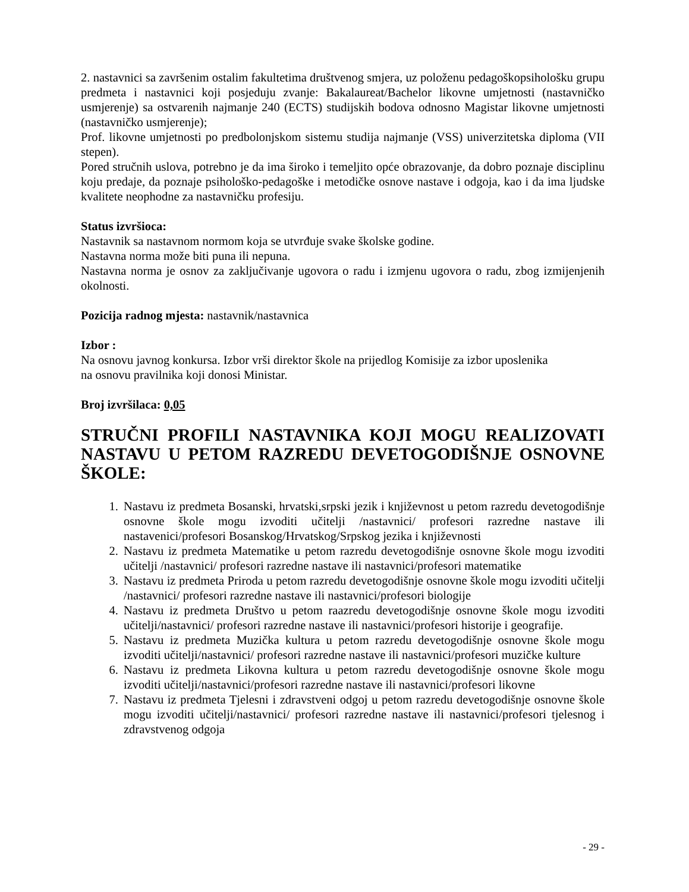2. nastavnici sa završenim ostalim fakultetima društvenog smjera, uz položenu pedagoškopsihološku grupu predmeta i nastavnici koji posjeduju zvanje: Bakalaureat/Bachelor likovne umjetnosti (nastavničko usmjerenje) sa ostvarenih najmanje 240 (ECTS) studijskih bodova odnosno Magistar likovne umjetnosti (nastavničko usmjerenje);
Prof. likovne umjetnosti po predbolonjskom sistemu studija najmanje (VSS) univerzitetska diploma (VII stepen).
Pored stručnih uslova, potrebno je da ima široko i temeljito opće obrazovanje, da dobro poznaje disciplinu koju predaje, da poznaje psihološko-pedagoške i metodičke osnove nastave i odgoja, kao i da ima ljudske kvalitete neophodne za nastavničku profesiju.
Status izvršioca:
Nastavnik sa nastavnom normom koja se utvrđuje svake školske godine.
Nastavna norma može biti puna ili nepuna.
Nastavna norma je osnov za zaključivanje ugovora o radu i izmjenu ugovora o radu, zbog izmijenjenih okolnosti.
Pozicija radnog mjesta: nastavnik/nastavnica
Izbor :
Na osnovu javnog konkursa. Izbor vrši direktor škole na prijedlog Komisije za izbor uposlenika
na osnovu pravilnika koji donosi Ministar.
Broj izvršilaca: 0,05
STRUČNI PROFILI NASTAVNIKA KOJI MOGU REALIZOVATI NASTAVU U PETOM RAZREDU DEVETOGODIŠNJE OSNOVNE ŠKOLE:
1. Nastavu iz predmeta Bosanski, hrvatski,srpski jezik i književnost u petom razredu devetogodišnje osnovne škole mogu izvoditi učitelji /nastavnici/ profesori razredne nastave ili nastavenici/profesori Bosanskog/Hrvatskog/Srpskog jezika i književnosti
2. Nastavu iz predmeta Matematike u petom razredu devetogodišnje osnovne škole mogu izvoditi učitelji /nastavnici/ profesori razredne nastave ili nastavnici/profesori matematike
3. Nastavu iz predmeta Priroda u petom razredu devetogodišnje osnovne škole mogu izvoditi učitelji /nastavnici/ profesori razredne nastave ili nastavnici/profesori biologije
4. Nastavu iz predmeta Društvo u petom raazredu devetogodišnje osnovne škole mogu izvoditi učitelji/nastavnici/ profesori razredne nastave ili nastavnici/profesori historije i geografije.
5. Nastavu iz predmeta Muzička kultura u petom razredu devetogodišnje osnovne škole mogu izvoditi učitelji/nastavnici/ profesori razredne nastave ili nastavnici/profesori muzičke kulture
6. Nastavu iz predmeta Likovna kultura u petom razredu devetogodišnje osnovne škole mogu izvoditi učitelji/nastavnici/profesori razredne nastave ili nastavnici/profesori likovne
7. Nastavu iz predmeta Tjelesni i zdravstveni odgoj u petom razredu devetogodišnje osnovne škole mogu izvoditi učitelji/nastavnici/ profesori razredne nastave ili nastavnici/profesori tjelesnog i zdravstvenog odgoja
- 29 -